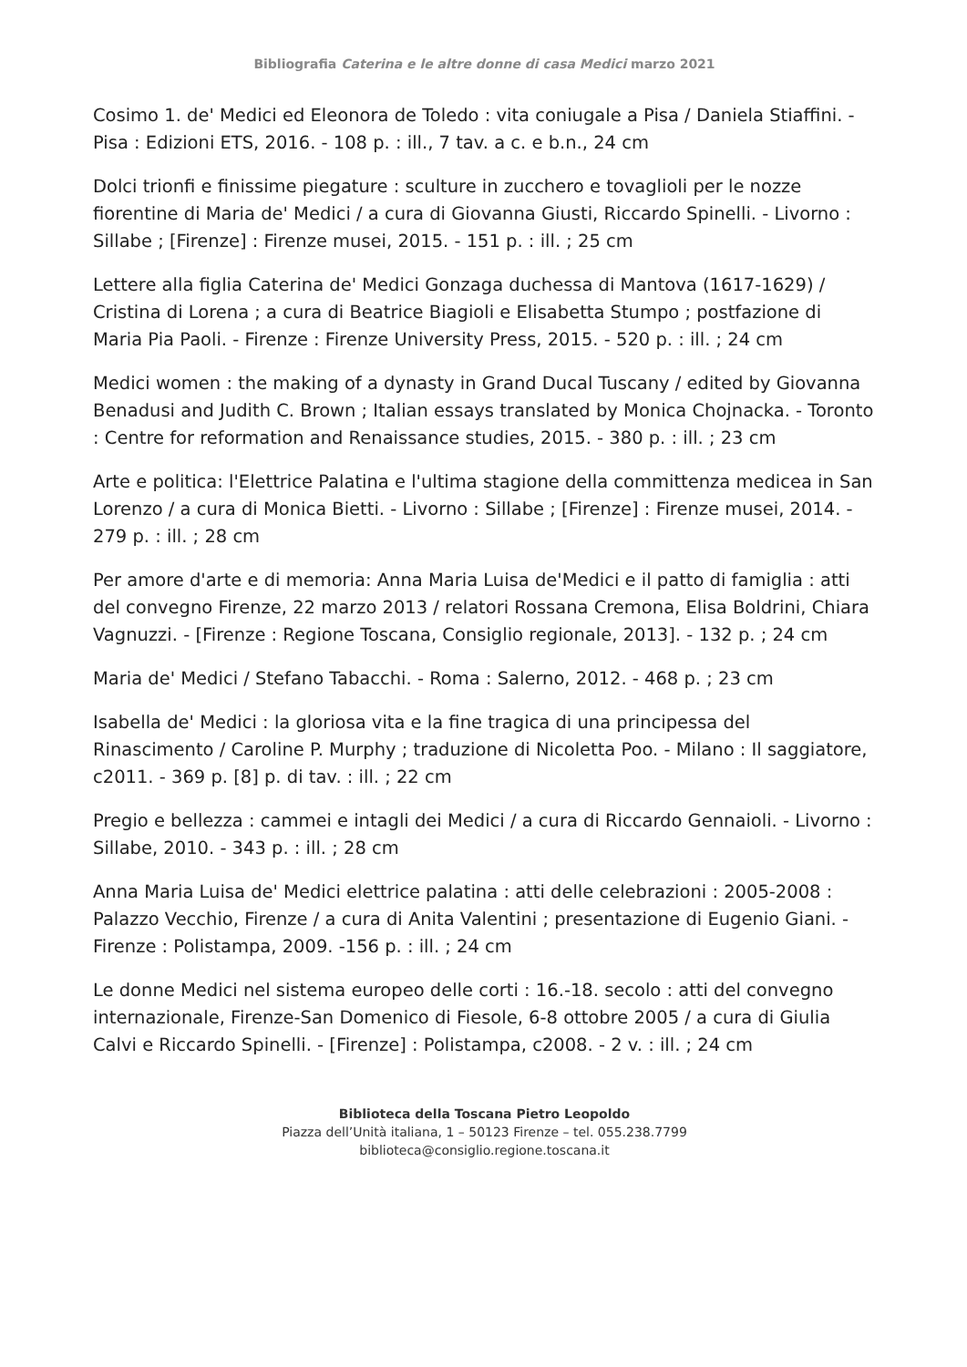Bibliografia Caterina e le altre donne di casa Medici marzo 2021
Cosimo 1. de' Medici ed Eleonora de Toledo : vita coniugale a Pisa / Daniela Stiaffini. - Pisa : Edizioni ETS, 2016. - 108 p. : ill., 7 tav. a c. e b.n., 24 cm
Dolci trionfi e finissime piegature : sculture in zucchero e tovaglioli per le nozze fiorentine di Maria de' Medici / a cura di Giovanna Giusti, Riccardo Spinelli. - Livorno : Sillabe ; [Firenze] : Firenze musei, 2015. - 151 p. : ill. ; 25 cm
Lettere alla figlia Caterina de' Medici Gonzaga duchessa di Mantova (1617-1629) / Cristina di Lorena ; a cura di Beatrice Biagioli e Elisabetta Stumpo ; postfazione di Maria Pia Paoli. - Firenze : Firenze University Press, 2015. - 520 p. : ill. ; 24 cm
Medici women : the making of a dynasty in Grand Ducal Tuscany / edited by Giovanna Benadusi and Judith C. Brown ; Italian essays translated by Monica Chojnacka. - Toronto : Centre for reformation and Renaissance studies, 2015. - 380 p. : ill. ; 23 cm
Arte e politica: l'Elettrice Palatina e l'ultima stagione della committenza medicea in San Lorenzo / a cura di Monica Bietti. - Livorno : Sillabe ; [Firenze] : Firenze musei, 2014. - 279 p. : ill. ; 28 cm
Per amore d'arte e di memoria: Anna Maria Luisa de'Medici e il patto di famiglia : atti del convegno Firenze, 22 marzo 2013 / relatori Rossana Cremona, Elisa Boldrini, Chiara Vagnuzzi. - [Firenze : Regione Toscana, Consiglio regionale, 2013]. - 132 p. ; 24 cm
Maria de' Medici / Stefano Tabacchi. - Roma : Salerno, 2012. - 468 p. ; 23 cm
Isabella de' Medici : la gloriosa vita e la fine tragica di una principessa del Rinascimento / Caroline P. Murphy ; traduzione di Nicoletta Poo. - Milano : Il saggiatore, c2011. - 369 p. [8] p. di tav. : ill. ; 22 cm
Pregio e bellezza : cammei e intagli dei Medici / a cura di Riccardo Gennaioli. - Livorno : Sillabe, 2010. - 343 p. : ill. ; 28 cm
Anna Maria Luisa de' Medici elettrice palatina : atti delle celebrazioni : 2005-2008 : Palazzo Vecchio, Firenze / a cura di Anita Valentini ; presentazione di Eugenio Giani. - Firenze : Polistampa, 2009. -156 p. : ill. ; 24 cm
Le donne Medici nel sistema europeo delle corti : 16.-18. secolo : atti del convegno internazionale, Firenze-San Domenico di Fiesole, 6-8 ottobre 2005 / a cura di Giulia Calvi e Riccardo Spinelli. - [Firenze] : Polistampa, c2008. - 2 v. : ill. ; 24 cm
Biblioteca della Toscana Pietro Leopoldo
Piazza dell’Unità italiana, 1 – 50123 Firenze – tel. 055.238.7799
biblioteca@consiglio.regione.toscana.it